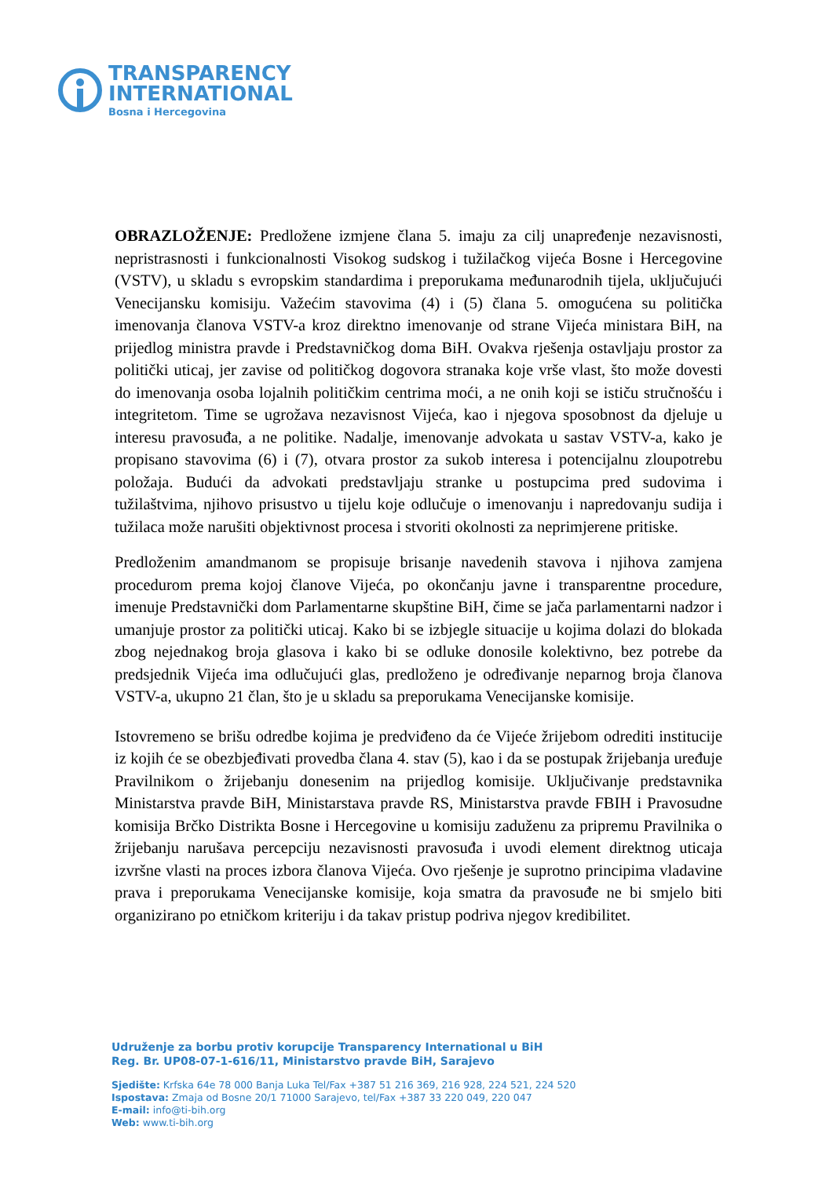TRANSPARENCY
INTERNATIONAL
Bosna i Hercegovina
OBRAZLOŽENJE: Predložene izmjene člana 5. imaju za cilj unapređenje nezavisnosti, nepristrasnosti i funkcionalnosti Visokog sudskog i tužilačkog vijeća Bosne i Hercegovine (VSTV), u skladu s evropskim standardima i preporukama međunarodnih tijela, uključujući Venecijansku komisiju. Važećim stavovima (4) i (5) člana 5. omogućena su politička imenovanja članova VSTV-a kroz direktno imenovanje od strane Vijeća ministara BiH, na prijedlog ministra pravde i Predstavničkog doma BiH. Ovakva rješenja ostavljaju prostor za politički uticaj, jer zavise od političkog dogovora stranaka koje vrše vlast, što može dovesti do imenovanja osoba lojalnih političkim centrima moći, a ne onih koji se ističu stručnošću i integritetom. Time se ugrožava nezavisnost Vijeća, kao i njegova sposobnost da djeluje u interesu pravosuđa, a ne politike. Nadalje, imenovanje advokata u sastav VSTV-a, kako je propisano stavovima (6) i (7), otvara prostor za sukob interesa i potencijalnu zloupotrebu položaja. Budući da advokati predstavljaju stranke u postupcima pred sudovima i tužilaštvima, njihovo prisustvo u tijelu koje odlučuje o imenovanju i napredovanju sudija i tužilaca može narušiti objektivnost procesa i stvoriti okolnosti za neprimjerene pritiske.
Predloženim amandmanom se propisuje brisanje navedenih stavova i njihova zamjena procedurom prema kojoj članove Vijeća, po okončanju javne i transparentne procedure, imenuje Predstavnički dom Parlamentarne skupštine BiH, čime se jača parlamentarni nadzor i umanjuje prostor za politički uticaj. Kako bi se izbjegle situacije u kojima dolazi do blokada zbog nejednakog broja glasova i kako bi se odluke donosile kolektivno, bez potrebe da predsjednik Vijeća ima odlučujući glas, predloženo je određivanje neparnog broja članova VSTV-a, ukupno 21 član, što je u skladu sa preporukama Venecijanske komisije.
Istovremeno se brišu odredbe kojima je predviđeno da će Vijeće žrijebom odrediti institucije iz kojih će se obezbjeđivati provedba člana 4. stav (5), kao i da se postupak žrijebanja uređuje Pravilnikom o žrijebanju donesenim na prijedlog komisije. Uključivanje predstavnika Ministarstva pravde BiH, Ministarstava pravde RS, Ministarstva pravde FBIH i Pravosudne komisija Brčko Distrikta Bosne i Hercegovine u komisiju zaduženu za pripremu Pravilnika o žrijebanju narušava percepciju nezavisnosti pravosuđa i uvodi element direktnog uticaja izvršne vlasti na proces izbora članova Vijeća. Ovo rješenje je suprotno principima vladavine prava i preporukama Venecijanske komisije, koja smatra da pravosuđe ne bi smjelo biti organizirano po etničkom kriteriju i da takav pristup podriva njegov kredibilitet.
Udruženje za borbu protiv korupcije Transparency International u BiH
Reg. Br. UP08-07-1-616/11, Ministarstvo pravde BiH, Sarajevo
Sjedište: Krfska 64e 78 000 Banja Luka Tel/Fax +387 51 216 369, 216 928, 224 521, 224 520
Ispostava: Zmaja od Bosne 20/1 71000 Sarajevo, tel/Fax +387 33 220 049, 220 047
E-mail: info@ti-bih.org
Web: www.ti-bih.org